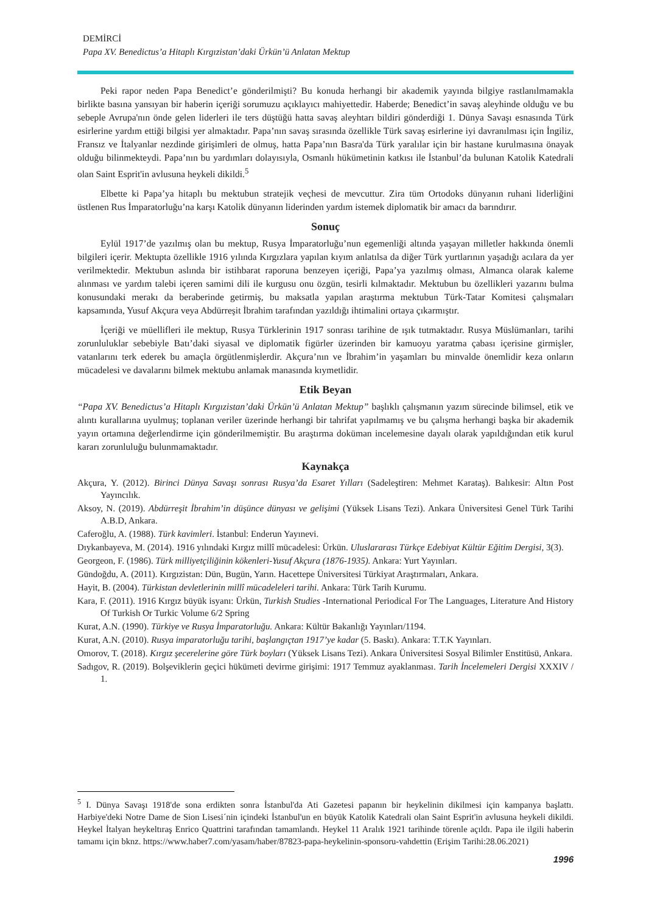DEMİRCİ
Papa XV. Benedictus’a Hitaplı Kırgızistan’daki Ürkün’ü Anlatan Mektup
Peki rapor neden Papa Benedict’e gönderilmişti? Bu konuda herhangi bir akademik yayında bilgiye rastlanılmamakla birlikte basına yansıyan bir haberin içeriği sorumuzu açıklayıcı mahiyettedir. Haberde; Benedict’in savaş aleyhinde olduğu ve bu sebeple Avrupa'nın önde gelen liderleri ile ters düştüğü hatta savaş aleyhtarı bildiri gönderdiği 1. Dünya Savaşı esnasında Türk esirlerine yardım ettiği bilgisi yer almaktadır. Papa’nın savaş sırasında özellikle Türk savaş esirlerine iyi davranılması için İngiliz, Fransız ve İtalyanlar nezdinde girişimleri de olmuş, hatta Papa’nın Basra'da Türk yaralılar için bir hastane kurulmasına önayak olduğu bilinmekteydi. Papa’nın bu yardımları dolayısıyla, Osmanlı hükümetinin katkısı ile İstanbul’da bulunan Katolik Katedrali olan Saint Esprit'in avlusuna heykeli dikildi.<sup>5</sup>
Elbette ki Papa’ya hitaplı bu mektubun stratejik veçhesi de mevcuttur. Zira tüm Ortodoks dünyanın ruhani liderliğini üstlenen Rus İmparatorluğu’na karşı Katolik dünyanın liderinden yardım istemek diplomatik bir amacı da barındırır.
Sonuç
Eylül 1917’de yazılmış olan bu mektup, Rusya İmparatorluğu’nun egemenliği altında yaşayan milletler hakkında önemli bilgileri içerir. Mektupta özellikle 1916 yılında Kırgızlara yapılan kıyım anlatılsa da diğer Türk yurtlarının yaşadığı acılara da yer verilmektedir. Mektubun aslında bir istihbarat raporuna benzeyen içeriği, Papa’ya yazılmış olması, Almanca olarak kaleme alınması ve yardım talebi içeren samimi dili ile kurgusu onu özgün, tesirli kılmaktadır. Mektubun bu özellikleri yazarını bulma konusundaki merakı da beraberinde getirmiş, bu maksatla yapılan araştırma mektubun Türk-Tatar Komitesi çalışmaları kapsamında, Yusuf Akçura veya Abdürreşit İbrahim tarafından yazıldığı ihtimalini ortaya çıkarmıştır.
İçeriği ve müellifleri ile mektup, Rusya Türklerinin 1917 sonrası tarihine de ışık tutmaktadır. Rusya Müslümanları, tarihi zorunluluklar sebebiyle Batı’daki siyasal ve diplomatik figürler üzerinden bir kamuoyu yaratma çabası içerisine girmişler, vatanlarını terk ederek bu amaçla örgütlenmişlerdir. Akçura’nın ve İbrahim’in yaşamları bu minvalde önemlidir keza onların mücadelesi ve davalarını bilmek mektubu anlamak manasında kıymetlidir.
Etik Beyan
“Papa XV. Benedictus’a Hitaplı Kırgızistan’daki Ürkün’ü Anlatan Mektup” başlıklı çalışmanın yazım sürecinde bilimsel, etik ve alıntı kurallarına uyulmuş; toplanan veriler üzerinde herhangi bir tahrifat yapılmamış ve bu çalışma herhangi başka bir akademik yayın ortamına değerlendirme için gönderilmemiştir. Bu araştırma doküman incelemesine dayalı olarak yapıldığından etik kurul kararı zorunluluğu bulunmamaktadır.
Kaynakça
Akçura, Y. (2012). Birinci Dünya Savaşı sonrası Rusya’da Esaret Yılları (Sadeleştiren: Mehmet Karataş). Balıkesir: Altın Post Yayıncılık.
Aksoy, N. (2019). Abdürreşit İbrahim’in düşünce dünyası ve gelişimi (Yüksek Lisans Tezi). Ankara Üniversitesi Genel Türk Tarihi A.B.D, Ankara.
Caferoğlu, A. (1988). Türk kavimleri. İstanbul: Enderun Yayınevi.
Dıykanbayeva, M. (2014). 1916 yılındaki Kırgız millî mücadelesi: Ürkün. Uluslararası Türkçe Edebiyat Kültür Eğitim Dergisi, 3(3).
Georgeon, F. (1986). Türk milliyetçiliğinin kökenleri-Yusuf Akçura (1876-1935). Ankara: Yurt Yayınları.
Gündoğdu, A. (2011). Kırgızistan: Dün, Bugün, Yarın. Hacettepe Üniversitesi Türkiyat Araştırmaları, Ankara.
Hayit, B. (2004). Türkistan devletlerinin millî mücadeleleri tarihi. Ankara: Türk Tarih Kurumu.
Kara, F. (2011). 1916 Kırgız büyük isyanı: Ürkün, Turkish Studies -International Periodical For The Languages, Literature And History Of Turkish Or Turkic Volume 6/2 Spring
Kurat, A.N. (1990). Türkiye ve Rusya İmparatorluğu. Ankara: Kültür Bakanlığı Yayınları/1194.
Kurat, A.N. (2010). Rusya imparatorluğu tarihi, başlangıçtan 1917’ye kadar (5. Baskı). Ankara: T.T.K Yayınları.
Omorov, T. (2018). Kırgız şecerelerine göre Türk boyları (Yüksek Lisans Tezi). Ankara Üniversitesi Sosyal Bilimler Enstitüsü, Ankara.
Sadıgov, R. (2019). Bolşeviklerin geçici hükümeti devirme girişimi: 1917 Temmuz ayaklanması. Tarih İncelemeleri Dergisi XXXIV / 1.
<sup>5</sup> I. Dünya Savaşı 1918'de sona erdikten sonra İstanbul'da Ati Gazetesi papanın bir heykelinin dikilmesi için kampanya başlattı. Harbiye'deki Notre Dame de Sion Lisesi´nin içindeki İstanbul'un en büyük Katolik Katedrali olan Saint Esprit'in avlusuna heykeli dikildi. Heykel İtalyan heykeltıraş Enrico Quattrini tarafından tamamlandı. Heykel 11 Aralık 1921 tarihinde törenle açıldı. Papa ile ilgili haberin tamamı için bknz. https://www.haber7.com/yasam/haber/87823-papa-heykelinin-sponsoru-vahdettin (Erişim Tarihi:28.06.2021)
1996